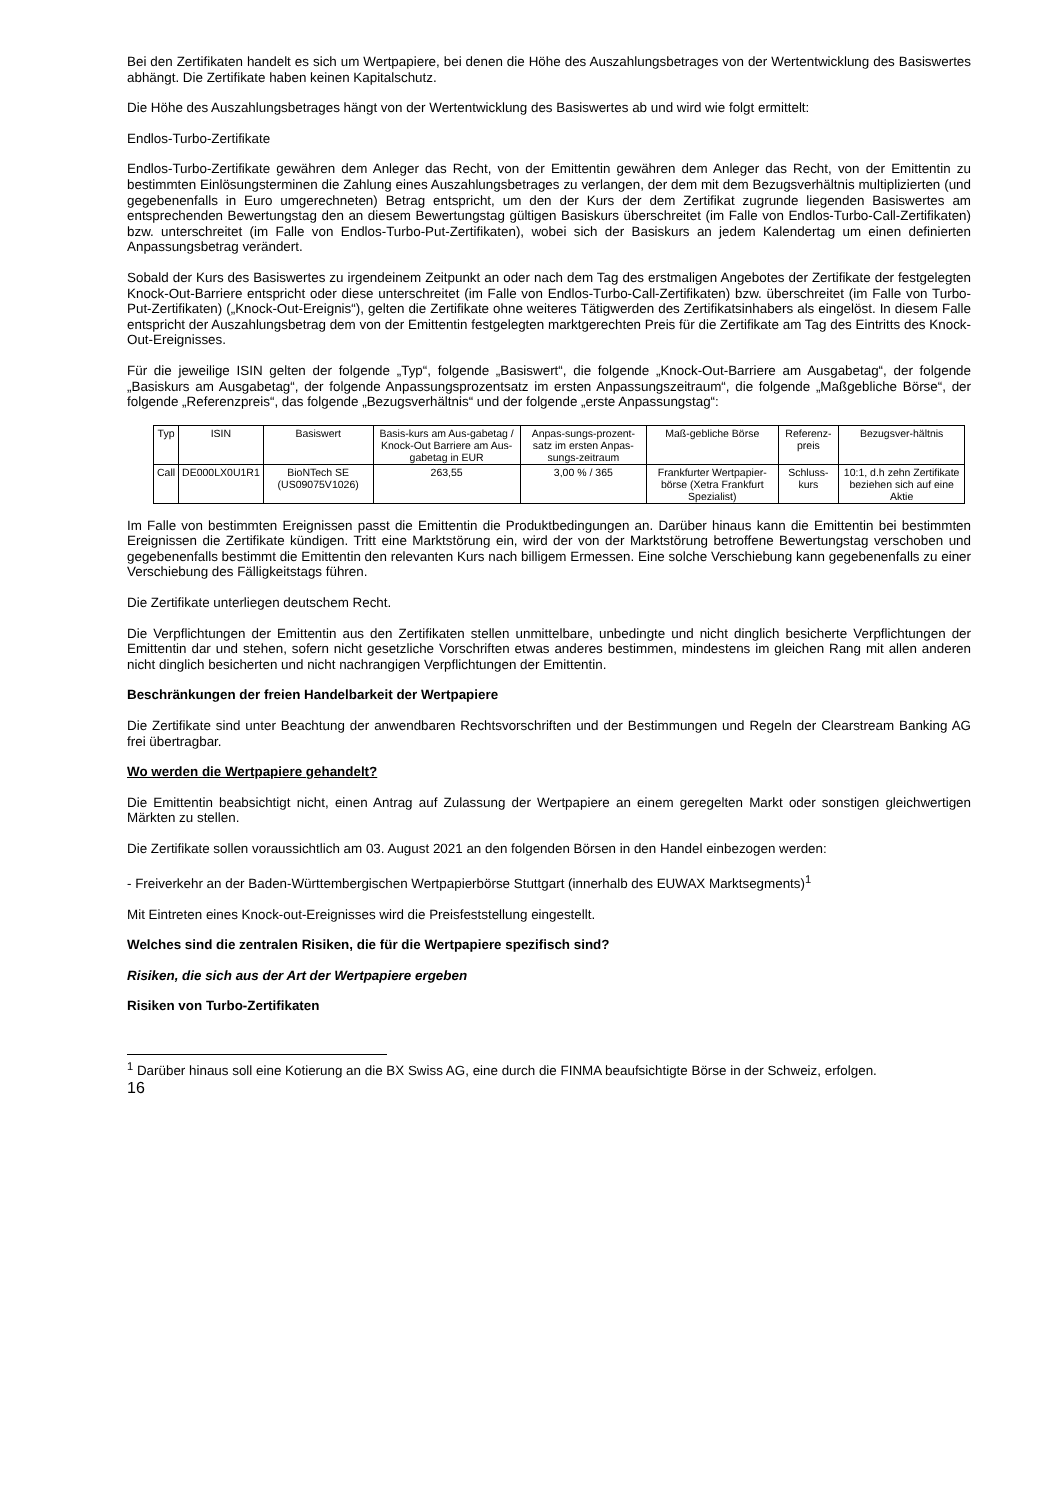Bei den Zertifikaten handelt es sich um Wertpapiere, bei denen die Höhe des Auszahlungsbetrages von der Wertentwicklung des Basiswertes abhängt. Die Zertifikate haben keinen Kapitalschutz.
Die Höhe des Auszahlungsbetrages hängt von der Wertentwicklung des Basiswertes ab und wird wie folgt ermittelt:
Endlos-Turbo-Zertifikate
Endlos-Turbo-Zertifikate gewähren dem Anleger das Recht, von der Emittentin gewähren dem Anleger das Recht, von der Emittentin zu bestimmten Einlösungsterminen die Zahlung eines Auszahlungsbetrages zu verlangen, der dem mit dem Bezugsverhältnis multiplizierten (und gegebenenfalls in Euro umgerechneten) Betrag entspricht, um den der Kurs der dem Zertifikat zugrunde liegenden Basiswertes am entsprechenden Bewertungstag den an diesem Bewertungstag gültigen Basiskurs überschreitet (im Falle von Endlos-Turbo-Call-Zertifikaten) bzw. unterschreitet (im Falle von Endlos-Turbo-Put-Zertifikaten), wobei sich der Basiskurs an jedem Kalendertag um einen definierten Anpassungsbetrag verändert.
Sobald der Kurs des Basiswertes zu irgendeinem Zeitpunkt an oder nach dem Tag des erstmaligen Angebotes der Zertifikate der festgelegten Knock-Out-Barriere entspricht oder diese unterschreitet (im Falle von Endlos-Turbo-Call-Zertifikaten) bzw. überschreitet (im Falle von Turbo-Put-Zertifikaten) („Knock-Out-Ereignis“), gelten die Zertifikate ohne weiteres Tätigwerden des Zertifikatsinhabers als eingelöst. In diesem Falle entspricht der Auszahlungsbetrag dem von der Emittentin festgelegten marktgerechten Preis für die Zertifikate am Tag des Eintritts des Knock-Out-Ereignisses.
Für die jeweilige ISIN gelten der folgende „Typ“, folgende „Basiswert“, die folgende „Knock-Out-Barriere am Ausgabetag“, der folgende „Basiskurs am Ausgabetag“, der folgende Anpassungsprozentsatz im ersten Anpassungszeitraum“, die folgende „Maßgebliche Börse“, der folgende „Referenzpreis“, das folgende „Bezugsverhältnis“ und der folgende „erste Anpassungstag“:
| Typ | ISIN | Basiswert | Basis-kurs am Aus-gabetag / Knock-Out Barriere am Aus-gabetag in EUR | Anpas-sungs-prozent-satz im ersten Anpas-sungs-zeitraum | Maß-gebliche Börse | Referenz-preis | Bezugsver-hältnis |
| --- | --- | --- | --- | --- | --- | --- | --- |
| Call | DE000LX0U1R1 | BioNTech SE (US09075V1026) | 263,55 | 3,00 % / 365 | Frankfurter Wertpapier-börse (Xetra Frankfurt Spezialist) | Schluss-kurs | 10:1, d.h zehn Zertifikate beziehen sich auf eine Aktie |
Im Falle von bestimmten Ereignissen passt die Emittentin die Produktbedingungen an. Darüber hinaus kann die Emittentin bei bestimmten Ereignissen die Zertifikate kündigen. Tritt eine Marktstörung ein, wird der von der Marktstörung betroffene Bewertungstag verschoben und gegebenenfalls bestimmt die Emittentin den relevanten Kurs nach billigem Ermessen. Eine solche Verschiebung kann gegebenenfalls zu einer Verschiebung des Fälligkeitstags führen.
Die Zertifikate unterliegen deutschem Recht.
Die Verpflichtungen der Emittentin aus den Zertifikaten stellen unmittelbare, unbedingte und nicht dinglich besicherte Verpflichtungen der Emittentin dar und stehen, sofern nicht gesetzliche Vorschriften etwas anderes bestimmen, mindestens im gleichen Rang mit allen anderen nicht dinglich besicherten und nicht nachrangigen Verpflichtungen der Emittentin.
Beschränkungen der freien Handelbarkeit der Wertpapiere
Die Zertifikate sind unter Beachtung der anwendbaren Rechtsvorschriften und der Bestimmungen und Regeln der Clearstream Banking AG frei übertragbar.
Wo werden die Wertpapiere gehandelt?
Die Emittentin beabsichtigt nicht, einen Antrag auf Zulassung der Wertpapiere an einem geregelten Markt oder sonstigen gleichwertigen Märkten zu stellen.
Die Zertifikate sollen voraussichtlich am 03. August 2021 an den folgenden Börsen in den Handel einbezogen werden:
- Freiverkehr an der Baden-Württembergischen Wertpapierbörse Stuttgart (innerhalb des EUWAX Marktsegments)<sup>1</sup>
Mit Eintreten eines Knock-out-Ereignisses wird die Preisfeststellung eingestellt.
Welches sind die zentralen Risiken, die für die Wertpapiere spezifisch sind?
Risiken, die sich aus der Art der Wertpapiere ergeben
Risiken von Turbo-Zertifikaten
<sup>1</sup> Darüber hinaus soll eine Kotierung an die BX Swiss AG, eine durch die FINMA beaufsichtigte Börse in der Schweiz, erfolgen.
16